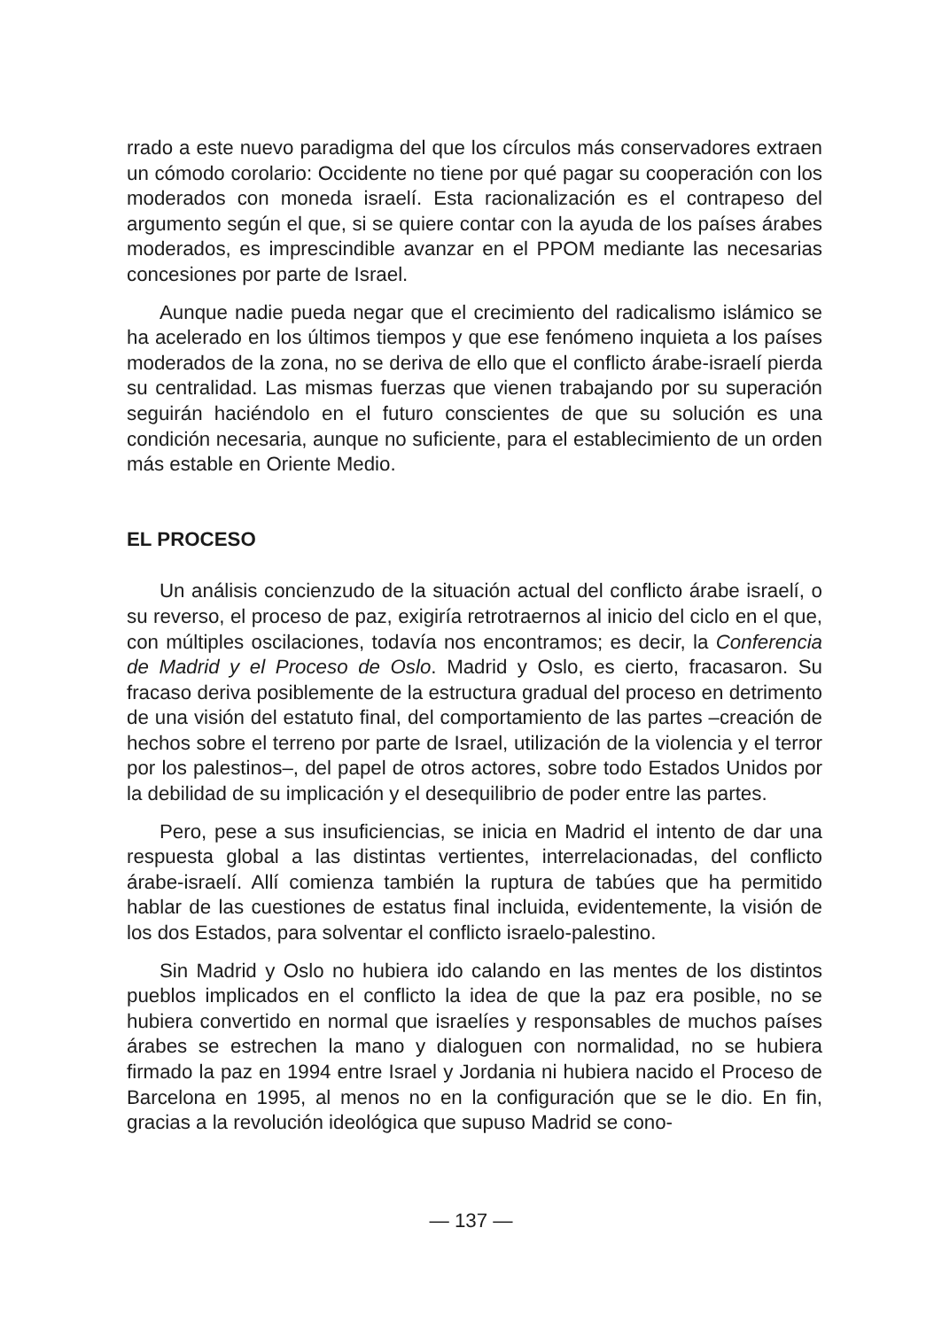rrado a este nuevo paradigma del que los círculos más conservadores extraen un cómodo corolario: Occidente no tiene por qué pagar su cooperación con los moderados con moneda israelí. Esta racionalización es el contrapeso del argumento según el que, si se quiere contar con la ayuda de los países árabes moderados, es imprescindible avanzar en el PPOM mediante las necesarias concesiones por parte de Israel.
Aunque nadie pueda negar que el crecimiento del radicalismo islámico se ha acelerado en los últimos tiempos y que ese fenómeno inquieta a los países moderados de la zona, no se deriva de ello que el conflicto árabe-israelí pierda su centralidad. Las mismas fuerzas que vienen trabajando por su superación seguirán haciéndolo en el futuro conscientes de que su solución es una condición necesaria, aunque no suficiente, para el establecimiento de un orden más estable en Oriente Medio.
EL PROCESO
Un análisis concienzudo de la situación actual del conflicto árabe israelí, o su reverso, el proceso de paz, exigiría retrotraernos al inicio del ciclo en el que, con múltiples oscilaciones, todavía nos encontramos; es decir, la Conferencia de Madrid y el Proceso de Oslo. Madrid y Oslo, es cierto, fracasaron. Su fracaso deriva posiblemente de la estructura gradual del proceso en detrimento de una visión del estatuto final, del comportamiento de las partes –creación de hechos sobre el terreno por parte de Israel, utilización de la violencia y el terror por los palestinos–, del papel de otros actores, sobre todo Estados Unidos por la debilidad de su implicación y el desequilibrio de poder entre las partes.
Pero, pese a sus insuficiencias, se inicia en Madrid el intento de dar una respuesta global a las distintas vertientes, interrelacionadas, del conflicto árabe-israelí. Allí comienza también la ruptura de tabúes que ha permitido hablar de las cuestiones de estatus final incluida, evidentemente, la visión de los dos Estados, para solventar el conflicto israelo-palestino.
Sin Madrid y Oslo no hubiera ido calando en las mentes de los distintos pueblos implicados en el conflicto la idea de que la paz era posible, no se hubiera convertido en normal que israelíes y responsables de muchos países árabes se estrechen la mano y dialoguen con normalidad, no se hubiera firmado la paz en 1994 entre Israel y Jordania ni hubiera nacido el Proceso de Barcelona en 1995, al menos no en la configuración que se le dio. En fin, gracias a la revolución ideológica que supuso Madrid se cono-
— 137 —